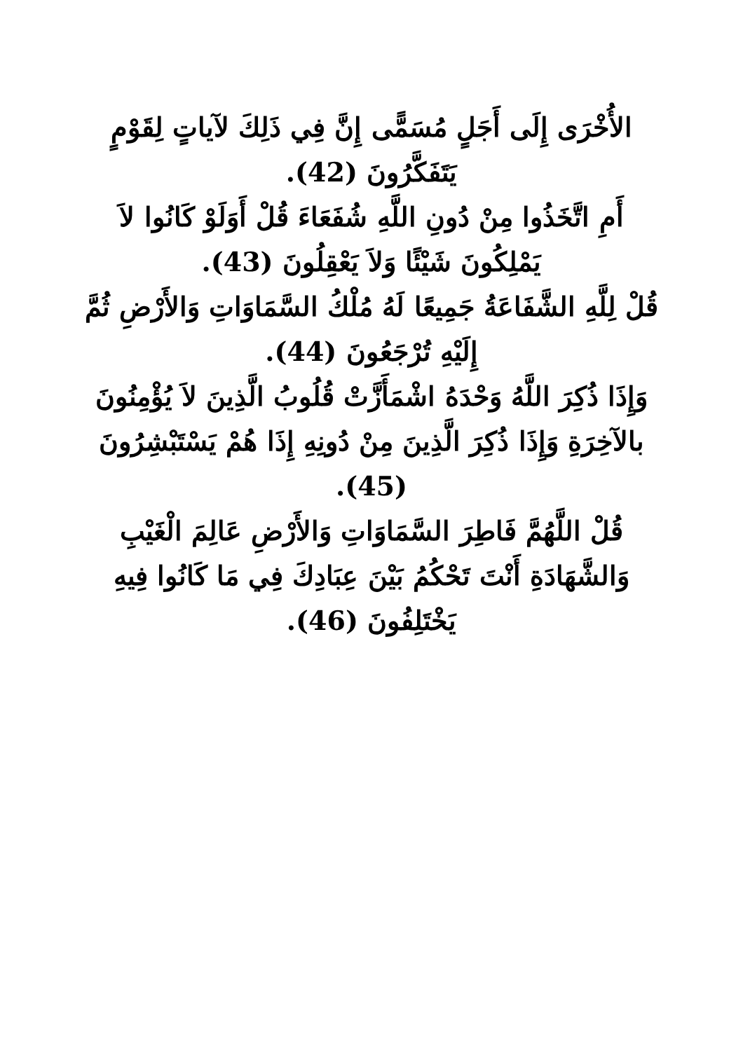الأُخْرَى إِلَى أَجَلٍ مُسَمًّى إِنَّ فِي ذَلِكَ لآياتٍ لِقَوْمٍ يَتَفَكَّرُونَ (42).
أَمِ اتَّخَذُوا مِنْ دُونِ اللَّهِ شُفَعَاءَ قُلْ أَوَلَوْ كَانُوا لاَ يَمْلِكُونَ شَيْئًا وَلاَ يَعْقِلُونَ (43).
قُلْ لِلَّهِ الشَّفَاعَةُ جَمِيعًا لَهُ مُلْكُ السَّمَاوَاتِ وَالأَرْضِ ثُمَّ إِلَيْهِ تُرْجَعُونَ (44).
وَإِذَا ذُكِرَ اللَّهُ وَحْدَهُ اشْمَأَزَّتْ قُلُوبُ الَّذِينَ لاَ يُؤْمِنُونَ بالآخِرَةِ وَإِذَا ذُكِرَ الَّذِينَ مِنْ دُونِهِ إِذَا هُمْ يَسْتَبْشِرُونَ (45).
قُلْ اللَّهُمَّ فَاطِرَ السَّمَاوَاتِ وَالأَرْضِ عَالِمَ الْغَيْبِ وَالشَّهَادَةِ أَنْتَ تَحْكُمُ بَيْنَ عِبَادِكَ فِي مَا كَانُوا فِيهِ يَخْتَلِفُونَ (46).